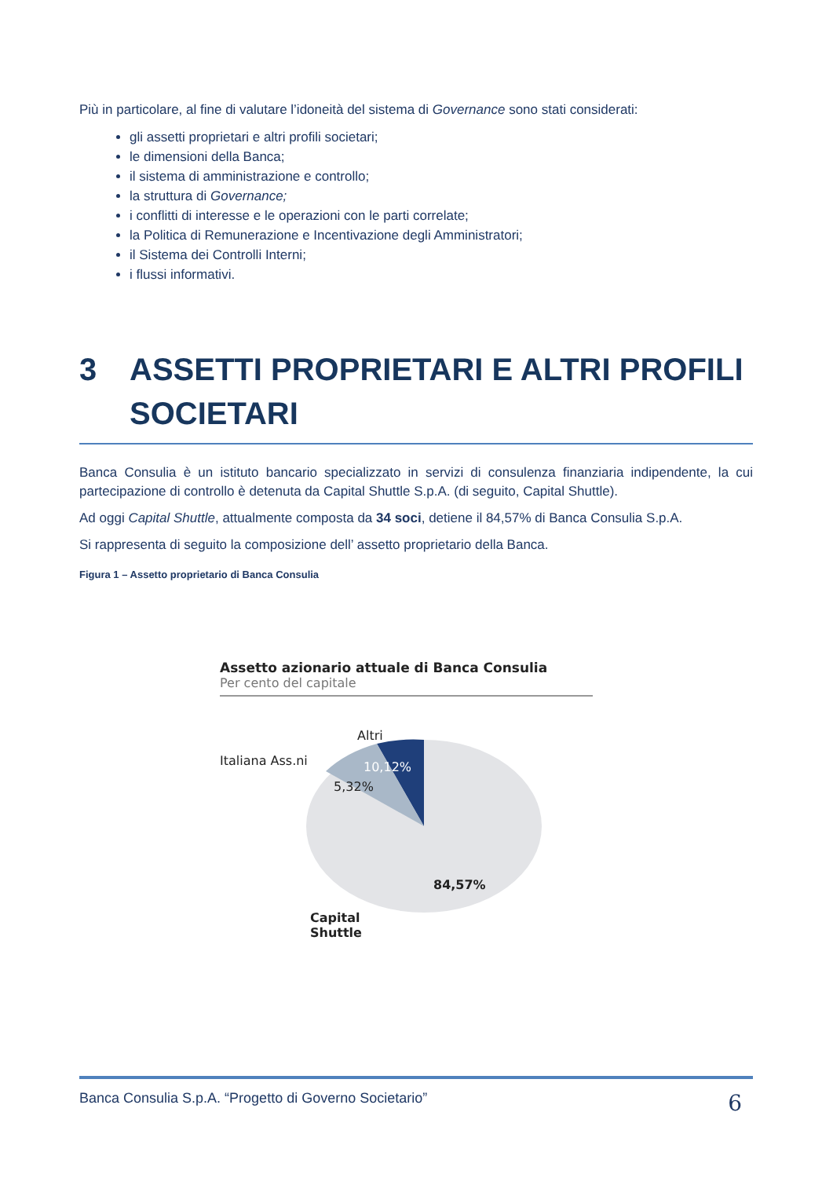Più in particolare, al fine di valutare l’idoneità del sistema di Governance sono stati considerati:
gli assetti proprietari e altri profili societari;
le dimensioni della Banca;
il sistema di amministrazione e controllo;
la struttura di Governance;
i conflitti di interesse e le operazioni con le parti correlate;
la Politica di Remunerazione e Incentivazione degli Amministratori;
il Sistema dei Controlli Interni;
i flussi informativi.
3 ASSETTI PROPRIETARI E ALTRI PROFILI SOCIETARI
Banca Consulia è un istituto bancario specializzato in servizi di consulenza finanziaria indipendente, la cui partecipazione di controllo è detenuta da Capital Shuttle S.p.A. (di seguito, Capital Shuttle).
Ad oggi Capital Shuttle, attualmente composta da 34 soci, detiene il 84,57% di Banca Consulia S.p.A.
Si rappresenta di seguito la composizione dell’ assetto proprietario della Banca.
Figura 1 – Assetto proprietario di Banca Consulia
Assetto azionario attuale di Banca Consulia
Per cento del capitale
Altri
Italiana Ass.ni 10,12%
5,32%
84,57%
Capital
Shuttle
Banca Consulia S.p.A. “Progetto di Governo Societario” 6